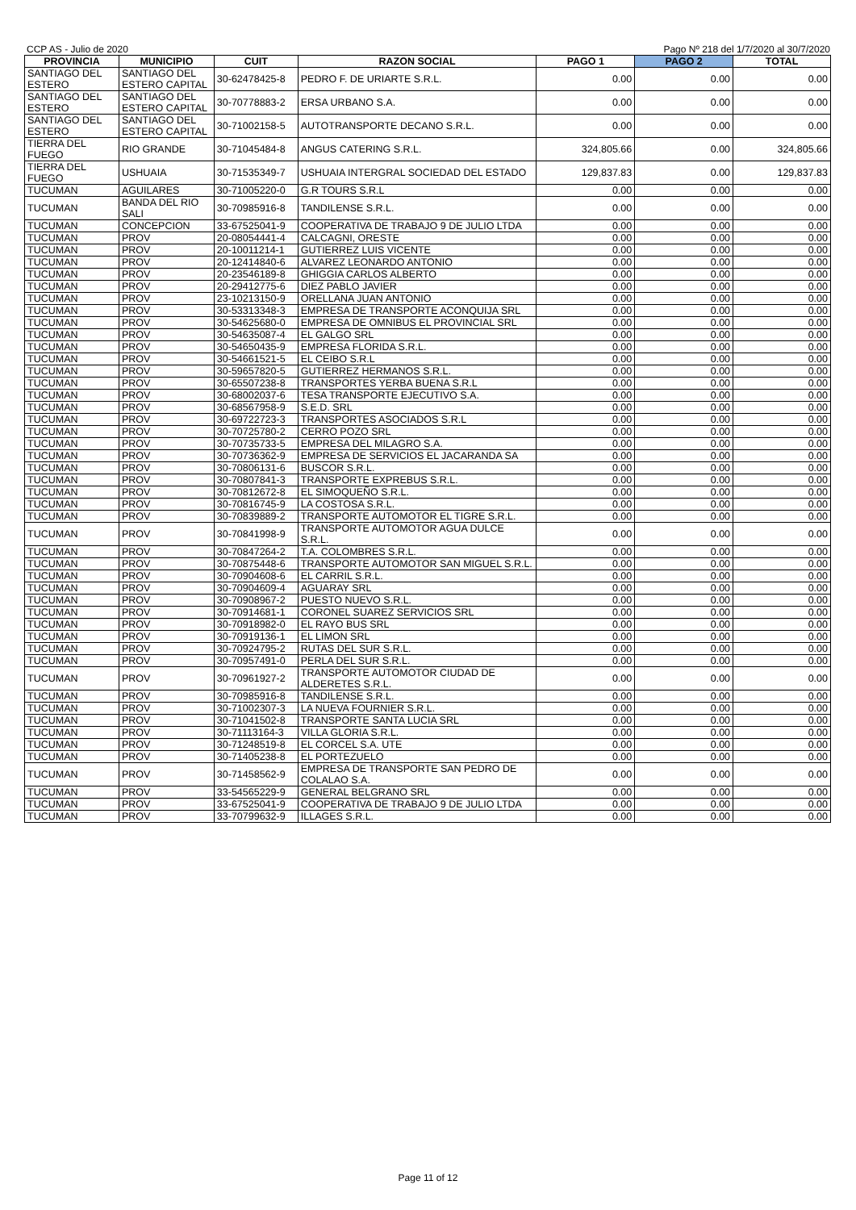CCP AS - Julio de 2020 Pago Nº 218 del 1/7/2020 al 30/7/2020
| PROVINCIA | MUNICIPIO | CUIT | RAZON SOCIAL | PAGO 1 | PAGO 2 | TOTAL |
| --- | --- | --- | --- | --- | --- | --- |
| SANTIAGO DEL ESTERO | SANTIAGO DEL ESTERO CAPITAL | 30-62478425-8 | PEDRO F. DE URIARTE S.R.L. | 0.00 | 0.00 | 0.00 |
| SANTIAGO DEL ESTERO | SANTIAGO DEL ESTERO CAPITAL | 30-70778883-2 | ERSA URBANO S.A. | 0.00 | 0.00 | 0.00 |
| SANTIAGO DEL ESTERO | SANTIAGO DEL ESTERO CAPITAL | 30-71002158-5 | AUTOTRANSPORTE DECANO S.R.L. | 0.00 | 0.00 | 0.00 |
| TIERRA DEL FUEGO | RIO GRANDE | 30-71045484-8 | ANGUS CATERING S.R.L. | 324,805.66 | 0.00 | 324,805.66 |
| TIERRA DEL FUEGO | USHUAIA | 30-71535349-7 | USHUAIA INTERGRAL SOCIEDAD DEL ESTADO | 129,837.83 | 0.00 | 129,837.83 |
| TUCUMAN | AGUILARES | 30-71005220-0 | G.R TOURS S.R.L | 0.00 | 0.00 | 0.00 |
| TUCUMAN | BANDA DEL RIO SALI | 30-70985916-8 | TANDILENSE S.R.L. | 0.00 | 0.00 | 0.00 |
| TUCUMAN | CONCEPCION | 33-67525041-9 | COOPERATIVA DE TRABAJO 9 DE JULIO LTDA | 0.00 | 0.00 | 0.00 |
| TUCUMAN | PROV | 20-08054441-4 | CALCAGNI, ORESTE | 0.00 | 0.00 | 0.00 |
| TUCUMAN | PROV | 20-10011214-1 | GUTIERREZ LUIS VICENTE | 0.00 | 0.00 | 0.00 |
| TUCUMAN | PROV | 20-12414840-6 | ALVAREZ LEONARDO ANTONIO | 0.00 | 0.00 | 0.00 |
| TUCUMAN | PROV | 20-23546189-8 | GHIGGIA CARLOS ALBERTO | 0.00 | 0.00 | 0.00 |
| TUCUMAN | PROV | 20-29412775-6 | DIEZ PABLO JAVIER | 0.00 | 0.00 | 0.00 |
| TUCUMAN | PROV | 23-10213150-9 | ORELLANA JUAN ANTONIO | 0.00 | 0.00 | 0.00 |
| TUCUMAN | PROV | 30-53313348-3 | EMPRESA DE TRANSPORTE ACONQUIJA SRL | 0.00 | 0.00 | 0.00 |
| TUCUMAN | PROV | 30-54625680-0 | EMPRESA DE OMNIBUS EL PROVINCIAL SRL | 0.00 | 0.00 | 0.00 |
| TUCUMAN | PROV | 30-54635087-4 | EL GALGO SRL | 0.00 | 0.00 | 0.00 |
| TUCUMAN | PROV | 30-54650435-9 | EMPRESA FLORIDA S.R.L. | 0.00 | 0.00 | 0.00 |
| TUCUMAN | PROV | 30-54661521-5 | EL CEIBO S.R.L | 0.00 | 0.00 | 0.00 |
| TUCUMAN | PROV | 30-59657820-5 | GUTIERREZ HERMANOS S.R.L. | 0.00 | 0.00 | 0.00 |
| TUCUMAN | PROV | 30-65507238-8 | TRANSPORTES YERBA BUENA S.R.L | 0.00 | 0.00 | 0.00 |
| TUCUMAN | PROV | 30-68002037-6 | TESA TRANSPORTE EJECUTIVO S.A. | 0.00 | 0.00 | 0.00 |
| TUCUMAN | PROV | 30-68567958-9 | S.E.D. SRL | 0.00 | 0.00 | 0.00 |
| TUCUMAN | PROV | 30-69722723-3 | TRANSPORTES ASOCIADOS S.R.L | 0.00 | 0.00 | 0.00 |
| TUCUMAN | PROV | 30-70725780-2 | CERRO POZO SRL | 0.00 | 0.00 | 0.00 |
| TUCUMAN | PROV | 30-70735733-5 | EMPRESA DEL MILAGRO S.A. | 0.00 | 0.00 | 0.00 |
| TUCUMAN | PROV | 30-70736362-9 | EMPRESA DE SERVICIOS EL JACARANDA SA | 0.00 | 0.00 | 0.00 |
| TUCUMAN | PROV | 30-70806131-6 | BUSCOR S.R.L. | 0.00 | 0.00 | 0.00 |
| TUCUMAN | PROV | 30-70807841-3 | TRANSPORTE EXPREBUS S.R.L. | 0.00 | 0.00 | 0.00 |
| TUCUMAN | PROV | 30-70812672-8 | EL SIMOQUEÑO S.R.L. | 0.00 | 0.00 | 0.00 |
| TUCUMAN | PROV | 30-70816745-9 | LA COSTOSA S.R.L. | 0.00 | 0.00 | 0.00 |
| TUCUMAN | PROV | 30-70839889-2 | TRANSPORTE AUTOMOTOR EL TIGRE S.R.L. | 0.00 | 0.00 | 0.00 |
| TUCUMAN | PROV | 30-70841998-9 | TRANSPORTE AUTOMOTOR AGUA DULCE S.R.L. | 0.00 | 0.00 | 0.00 |
| TUCUMAN | PROV | 30-70847264-2 | T.A. COLOMBRES S.R.L. | 0.00 | 0.00 | 0.00 |
| TUCUMAN | PROV | 30-70875448-6 | TRANSPORTE AUTOMOTOR SAN MIGUEL S.R.L. | 0.00 | 0.00 | 0.00 |
| TUCUMAN | PROV | 30-70904608-6 | EL CARRIL S.R.L. | 0.00 | 0.00 | 0.00 |
| TUCUMAN | PROV | 30-70904609-4 | AGUARAY SRL | 0.00 | 0.00 | 0.00 |
| TUCUMAN | PROV | 30-70908967-2 | PUESTO NUEVO S.R.L. | 0.00 | 0.00 | 0.00 |
| TUCUMAN | PROV | 30-70914681-1 | CORONEL SUAREZ SERVICIOS SRL | 0.00 | 0.00 | 0.00 |
| TUCUMAN | PROV | 30-70918982-0 | EL RAYO BUS SRL | 0.00 | 0.00 | 0.00 |
| TUCUMAN | PROV | 30-70919136-1 | EL LIMON SRL | 0.00 | 0.00 | 0.00 |
| TUCUMAN | PROV | 30-70924795-2 | RUTAS DEL SUR S.R.L. | 0.00 | 0.00 | 0.00 |
| TUCUMAN | PROV | 30-70957491-0 | PERLA DEL SUR S.R.L. | 0.00 | 0.00 | 0.00 |
| TUCUMAN | PROV | 30-70961927-2 | TRANSPORTE AUTOMOTOR CIUDAD DE ALDERETES S.R.L. | 0.00 | 0.00 | 0.00 |
| TUCUMAN | PROV | 30-70985916-8 | TANDILENSE S.R.L. | 0.00 | 0.00 | 0.00 |
| TUCUMAN | PROV | 30-71002307-3 | LA NUEVA FOURNIER S.R.L. | 0.00 | 0.00 | 0.00 |
| TUCUMAN | PROV | 30-71041502-8 | TRANSPORTE SANTA LUCIA SRL | 0.00 | 0.00 | 0.00 |
| TUCUMAN | PROV | 30-71113164-3 | VILLA GLORIA S.R.L. | 0.00 | 0.00 | 0.00 |
| TUCUMAN | PROV | 30-71248519-8 | EL CORCEL S.A. UTE | 0.00 | 0.00 | 0.00 |
| TUCUMAN | PROV | 30-71405238-8 | EL PORTEZUELO | 0.00 | 0.00 | 0.00 |
| TUCUMAN | PROV | 30-71458562-9 | EMPRESA DE TRANSPORTE SAN PEDRO DE COLALAO S.A. | 0.00 | 0.00 | 0.00 |
| TUCUMAN | PROV | 33-54565229-9 | GENERAL BELGRANO SRL | 0.00 | 0.00 | 0.00 |
| TUCUMAN | PROV | 33-67525041-9 | COOPERATIVA DE TRABAJO 9 DE JULIO LTDA | 0.00 | 0.00 | 0.00 |
| TUCUMAN | PROV | 33-70799632-9 | ILLAGES S.R.L. | 0.00 | 0.00 | 0.00 |
Page 11 of 12